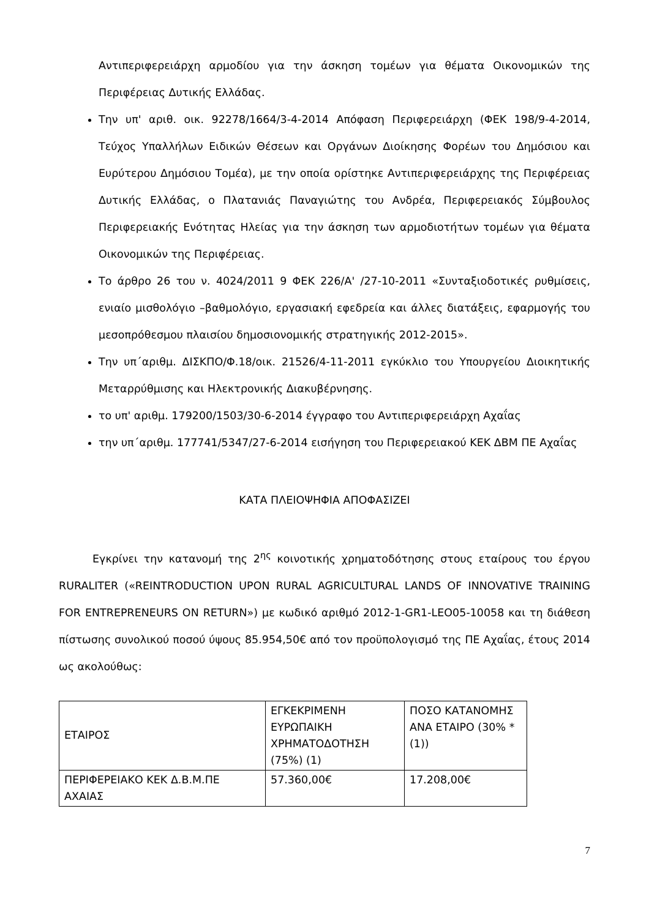Αντιπεριφερειάρχη αρμοδίου για την άσκηση τομέων για θέματα Οικονομικών της Περιφέρειας Δυτικής Ελλάδας.
Την υπ' αριθ. οικ. 92278/1664/3-4-2014 Απόφαση Περιφερειάρχη (ΦΕΚ 198/9-4-2014, Τεύχος Υπαλλήλων Ειδικών Θέσεων και Οργάνων Διοίκησης Φορέων του Δημόσιου και Ευρύτερου Δημόσιου Τομέα), με την οποία ορίστηκε Αντιπεριφερειάρχης της Περιφέρειας Δυτικής Ελλάδας, ο Πλατανιάς Παναγιώτης του Ανδρέα, Περιφερειακός Σύμβουλος Περιφερειακής Ενότητας Ηλείας για την άσκηση των αρμοδιοτήτων τομέων για θέματα Οικονομικών της Περιφέρειας.
Το άρθρο 26 του ν. 4024/2011 9 ΦΕΚ 226/Α' /27-10-2011 «Συνταξιοδοτικές ρυθμίσεις, ενιαίο μισθολόγιο –βαθμολόγιο, εργασιακή εφεδρεία και άλλες διατάξεις, εφαρμογής του μεσοπρόθεσμου πλαισίου δημοσιονομικής στρατηγικής 2012-2015».
Την υπ΄αριθμ. ΔΙΣΚΠΟ/Φ.18/οικ. 21526/4-11-2011 εγκύκλιο του Υπουργείου Διοικητικής Μεταρρύθμισης και Ηλεκτρονικής Διακυβέρνησης.
το υπ' αριθμ. 179200/1503/30-6-2014 έγγραφο του Αντιπεριφερειάρχη Αχαΐας
την υπ΄αριθμ. 177741/5347/27-6-2014 εισήγηση του Περιφερειακού ΚΕΚ ΔΒΜ ΠΕ Αχαΐας
ΚΑΤΑ ΠΛΕΙΟΨΗΦΙΑ ΑΠΟΦΑΣΙΖΕΙ
Εγκρίνει την κατανομή της 2<sup>ης</sup> κοινοτικής χρηματοδότησης στους εταίρους του έργου RURALITER («REINTRODUCTION UPON RURAL AGRICULTURAL LANDS OF INNOVATIVE TRAINING FOR ENTREPRENEURS ON RETURN») με κωδικό αριθμό 2012-1-GR1-LEO05-10058 και τη διάθεση πίστωσης συνολικού ποσού ύψους 85.954,50€ από τον προϋπολογισμό της ΠΕ Αχαΐας, έτους 2014 ως ακολούθως:
| ΕΤΑΙΡΟΣ | ΕΓΚΕΚΡΙΜΕΝΗ ΕΥΡΩΠΑΙΚΗ ΧΡΗΜΑΤΟΔΟΤΗΣΗ (75%) (1) | ΠΟΣΟ ΚΑΤΑΝΟΜΗΣ ΑΝΑ ΕΤΑΙΡΟ (30% * (1)) |
| ΠΕΡΙΦΕΡΕΙΑΚΟ ΚΕΚ Δ.Β.Μ.ΠΕ ΑΧΑΙΑΣ | 57.360,00€ | 17.208,00€ |
7